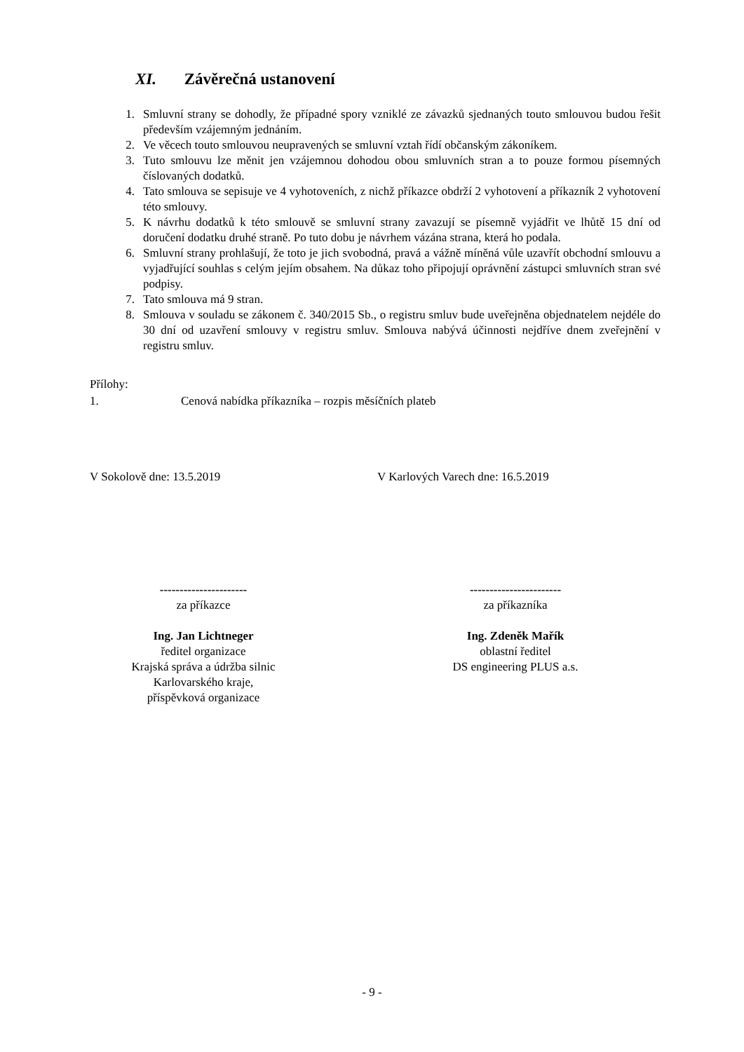XI. Závěrečná ustanovení
1. Smluvní strany se dohodly, že případné spory vzniklé ze závazků sjednaných touto smlouvou budou řešit především vzájemným jednáním.
2. Ve věcech touto smlouvou neupravených se smluvní vztah řídí občanským zákoníkem.
3. Tuto smlouvu lze měnit jen vzájemnou dohodou obou smluvních stran a to pouze formou písemných číslovaných dodatků.
4. Tato smlouva se sepisuje ve 4 vyhotoveních, z nichž příkazce obdrží 2 vyhotovení a příkazník 2 vyhotovení této smlouvy.
5. K návrhu dodatků k této smlouvě se smluvní strany zavazují se písemně vyjádřit ve lhůtě 15 dní od doručení dodatku druhé straně. Po tuto dobu je návrhem vázána strana, která ho podala.
6. Smluvní strany prohlašují, že toto je jich svobodná, pravá a vážně míněná vůle uzavřít obchodní smlouvu a vyjadřující souhlas s celým jejím obsahem. Na důkaz toho připojují oprávnění zástupci smluvních stran své podpisy.
7. Tato smlouva má 9 stran.
8. Smlouva v souladu se zákonem č. 340/2015 Sb., o registru smluv bude uveřejněna objednatelem nejdéle do 30 dní od uzavření smlouvy v registru smluv. Smlouva nabývá účinnosti nejdříve dnem zveřejnění v registru smluv.
Přílohy:
1. Cenová nabídka příkazníka – rozpis měsíčních plateb
V Sokolově dne: 13.5.2019 V Karlových Varech dne: 16.5.2019
----------------------
za příkazce
Ing. Jan Lichtneger
ředitel organizace
Krajská správa a údržba silnic
Karlovarského kraje,
příspěvková organizace
-----------------------
za příkazníka
Ing. Zdeněk Mařík
oblastní ředitel
DS engineering PLUS a.s.
- 9 -